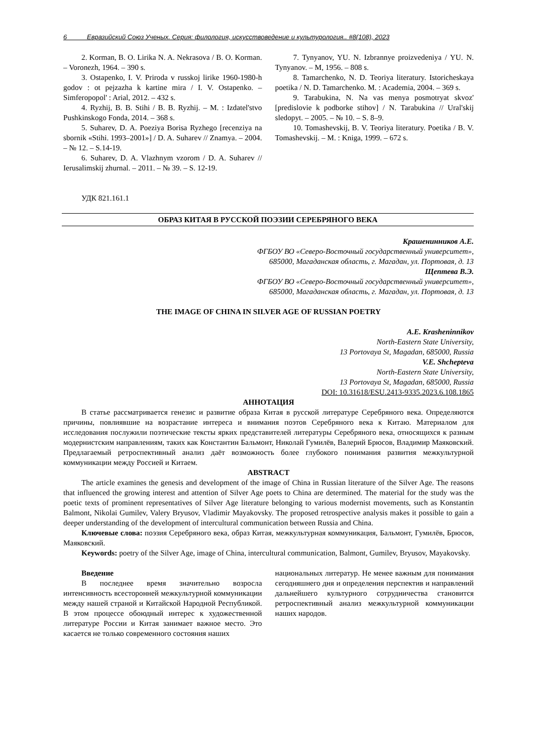6 Евразийский Союз Ученых. Серия: филология, искусствоведение и культурология.. #8(108), 2023
2. Korman, B. O. Lirika N. A. Nekrasova / B. O. Korman. – Voronezh, 1964. – 390 s.
3. Ostapenko, I. V. Priroda v russkoj lirike 1960-1980-h godov : ot pejzazha k kartine mira / I. V. Ostapenko. – Simferopopol' : Arial, 2012. – 432 s.
4. Ryzhij, B. B. Stihi / B. B. Ryzhij. – M. : Izdatel'stvo Pushkinskogo Fonda, 2014. – 368 s.
5. Suharev, D. A. Poeziya Borisa Ryzhego [recenziya na sbornik «Stihi. 1993–2001»] / D. A. Suharev // Znamya. – 2004. – № 12. – S.14-19.
6. Suharev, D. A. Vlazhnym vzorom / D. A. Suharev // Ierusalimskij zhurnal. – 2011. – № 39. – S. 12-19.
7. Tynyanov, YU. N. Izbrannye proizvedeniya / YU. N. Tynyanov. – M, 1956. – 808 s.
8. Tamarchenko, N. D. Teoriya literatury. Istoricheskaya poetika / N. D. Tamarchenko. M. : Academia, 2004. – 369 s.
9. Tarabukina, N. Na vas menya posmotryat skvoz' [predislovie k podborke stihov] / N. Tarabukina // Ural'skij sledopyt. – 2005. – № 10. – S. 8–9.
10. Tomashevskij, B. V. Teoriya literatury. Poetika / B. V. Tomashevskij. – M. : Kniga, 1999. – 672 s.
УДК 821.161.1
ОБРАЗ КИТАЯ В РУССКОЙ ПОЭЗИИ СЕРЕБРЯНОГО ВЕКА
Крашенинников А.Е.
ФГБОУ ВО «Северо-Восточный государственный университет»,
685000, Магаданская область, г. Магадан, ул. Портовая, д. 13
Щептева В.Э.
ФГБОУ ВО «Северо-Восточный государственный университет»,
685000, Магаданская область, г. Магадан, ул. Портовая, д. 13
THE IMAGE OF CHINA IN SILVER AGE OF RUSSIAN POETRY
A.E. Krasheninnikov
North-Eastern State University,
13 Portovaya St, Magadan, 685000, Russia
V.E. Shchepteva
North-Eastern State University,
13 Portovaya St, Magadan, 685000, Russia
DOI: 10.31618/ESU.2413-9335.2023.6.108.1865
АННОТАЦИЯ
В статье рассматривается генезис и развитие образа Китая в русской литературе Серебряного века. Определяются причины, повлиявшие на возрастание интереса и внимания поэтов Серебряного века к Китаю. Материалом для исследования послужили поэтические тексты ярких представителей литературы Серебряного века, относящихся к разным модернистским направлениям, таких как Константин Бальмонт, Николай Гумилёв, Валерий Брюсов, Владимир Маяковский. Предлагаемый ретроспективный анализ даёт возможность более глубокого понимания развития межкультурной коммуникации между Россией и Китаем.
ABSTRACT
The article examines the genesis and development of the image of China in Russian literature of the Silver Age. The reasons that influenced the growing interest and attention of Silver Age poets to China are determined. The material for the study was the poetic texts of prominent representatives of Silver Age literature belonging to various modernist movements, such as Konstantin Balmont, Nikolai Gumilev, Valery Bryusov, Vladimir Mayakovsky. The proposed retrospective analysis makes it possible to gain a deeper understanding of the development of intercultural communication between Russia and China.
Ключевые слова: поэзия Серебряного века, образ Китая, межкультурная коммуникация, Бальмонт, Гумилёв, Брюсов, Маяковский.
Keywords: poetry of the Silver Age, image of China, intercultural communication, Balmont, Gumilev, Bryusov, Mayakovsky.
Введение
В последнее время значительно возросла интенсивность всесторонней межкультурной коммуникации между нашей страной и Китайской Народной Республикой. В этом процессе обоюдный интерес к художественной литературе России и Китая занимает важное место. Это касается не только современного состояния наших
национальных литератур. Не менее важным для понимания сегодняшнего дня и определения перспектив и направлений дальнейшего культурного сотрудничества становится ретроспективный анализ межкультурной коммуникации наших народов.